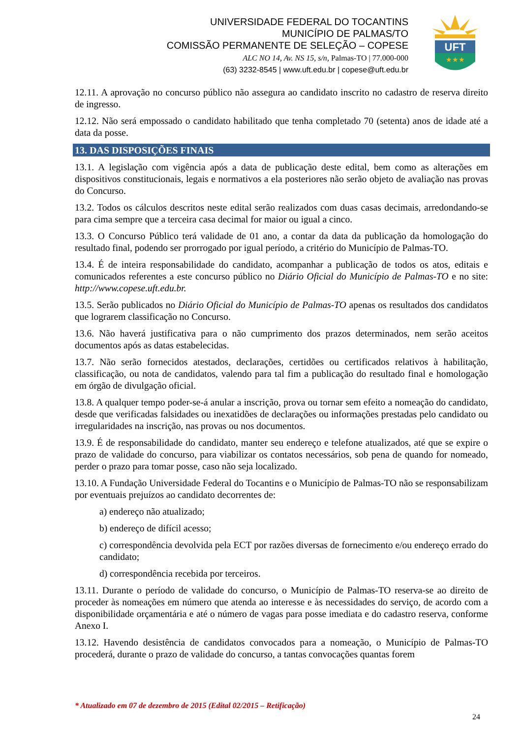UNIVERSIDADE FEDERAL DO TOCANTINS
MUNICÍPIO DE PALMAS/TO
COMISSÃO PERMANENTE DE SELEÇÃO – COPESE
ALC NO 14, Av. NS 15, s/n, Palmas-TO | 77.000-000
(63) 3232-8545 | www.uft.edu.br | copese@uft.edu.br
UFT
★★★
12.11. A aprovação no concurso público não assegura ao candidato inscrito no cadastro de reserva direito de ingresso.
12.12. Não será empossado o candidato habilitado que tenha completado 70 (setenta) anos de idade até a data da posse.
13. DAS DISPOSIÇÕES FINAIS
13.1. A legislação com vigência após a data de publicação deste edital, bem como as alterações em dispositivos constitucionais, legais e normativos a ela posteriores não serão objeto de avaliação nas provas do Concurso.
13.2. Todos os cálculos descritos neste edital serão realizados com duas casas decimais, arredondando-se para cima sempre que a terceira casa decimal for maior ou igual a cinco.
13.3. O Concurso Público terá validade de 01 ano, a contar da data da publicação da homologação do resultado final, podendo ser prorrogado por igual período, a critério do Município de Palmas-TO.
13.4. É de inteira responsabilidade do candidato, acompanhar a publicação de todos os atos, editais e comunicados referentes a este concurso público no Diário Oficial do Município de Palmas-TO e no site: http://www.copese.uft.edu.br.
13.5. Serão publicados no Diário Oficial do Município de Palmas-TO apenas os resultados dos candidatos que lograrem classificação no Concurso.
13.6. Não haverá justificativa para o não cumprimento dos prazos determinados, nem serão aceitos documentos após as datas estabelecidas.
13.7. Não serão fornecidos atestados, declarações, certidões ou certificados relativos à habilitação, classificação, ou nota de candidatos, valendo para tal fim a publicação do resultado final e homologação em órgão de divulgação oficial.
13.8. A qualquer tempo poder-se-á anular a inscrição, prova ou tornar sem efeito a nomeação do candidato, desde que verificadas falsidades ou inexatidões de declarações ou informações prestadas pelo candidato ou irregularidades na inscrição, nas provas ou nos documentos.
13.9. É de responsabilidade do candidato, manter seu endereço e telefone atualizados, até que se expire o prazo de validade do concurso, para viabilizar os contatos necessários, sob pena de quando for nomeado, perder o prazo para tomar posse, caso não seja localizado.
13.10. A Fundação Universidade Federal do Tocantins e o Município de Palmas-TO não se responsabilizam por eventuais prejuízos ao candidato decorrentes de:
a) endereço não atualizado;
b) endereço de difícil acesso;
c) correspondência devolvida pela ECT por razões diversas de fornecimento e/ou endereço errado do candidato;
d) correspondência recebida por terceiros.
13.11. Durante o período de validade do concurso, o Município de Palmas-TO reserva-se ao direito de proceder às nomeações em número que atenda ao interesse e às necessidades do serviço, de acordo com a disponibilidade orçamentária e até o número de vagas para posse imediata e do cadastro reserva, conforme Anexo I.
13.12. Havendo desistência de candidatos convocados para a nomeação, o Município de Palmas-TO procederá, durante o prazo de validade do concurso, a tantas convocações quantas forem
* Atualizado em 07 de dezembro de 2015 (Edital 02/2015 – Retificação)
24